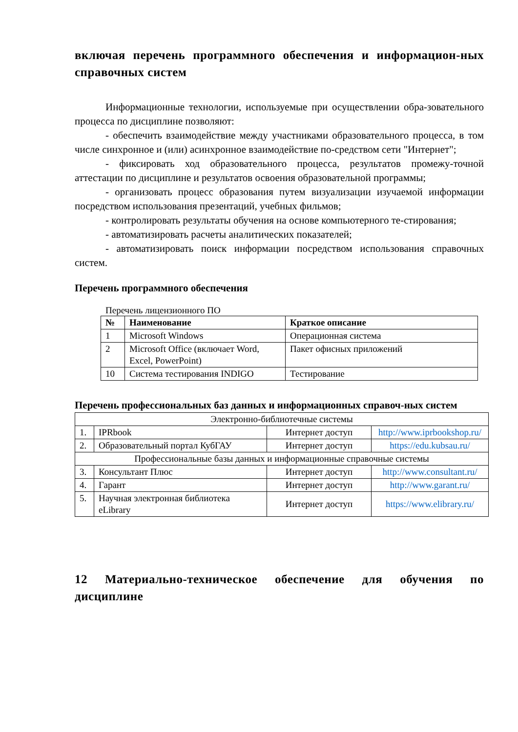включая перечень программного обеспечения и информацион-ных справочных систем
Информационные технологии, используемые при осуществлении обра-зовательного процесса по дисциплине позволяют:
- обеспечить взаимодействие между участниками образовательного процесса, в том числе синхронное и (или) асинхронное взаимодействие по-средством сети "Интернет";
- фиксировать ход образовательного процесса, результатов промежу-точной аттестации по дисциплине и результатов освоения образовательной программы;
- организовать процесс образования путем визуализации изучаемой информации посредством использования презентаций, учебных фильмов;
- контролировать результаты обучения на основе компьютерного те-стирования;
- автоматизировать расчеты аналитических показателей;
- автоматизировать поиск информации посредством использования справочных систем.
Перечень программного обеспечения
Перечень лицензионного ПО
| № | Наименование | Краткое описание |
| --- | --- | --- |
| 1 | Microsoft Windows | Операционная система |
| 2 | Microsoft Office (включает Word, Excel, PowerPoint) | Пакет офисных приложений |
| 10 | Система тестирования INDIGO | Тестирование |
Перечень профессиональных баз данных и информационных справоч-ных систем
| Электронно-библиотечные системы | | | |
| 1. | IPRbook | Интернет доступ | http://www.iprbookshop.ru/ |
| 2. | Образовательный портал КубГАУ | Интернет доступ | https://edu.kubsau.ru/ |
| Профессиональные базы данных и информационные справочные системы | | | |
| 3. | Консультант Плюс | Интернет доступ | http://www.consultant.ru/ |
| 4. | Гарант | Интернет доступ | http://www.garant.ru/ |
| 5. | Научная электронная библиотека eLibrary | Интернет доступ | https://www.elibrary.ru/ |
12 Материально-техническое обеспечение для обучения по дисциплине